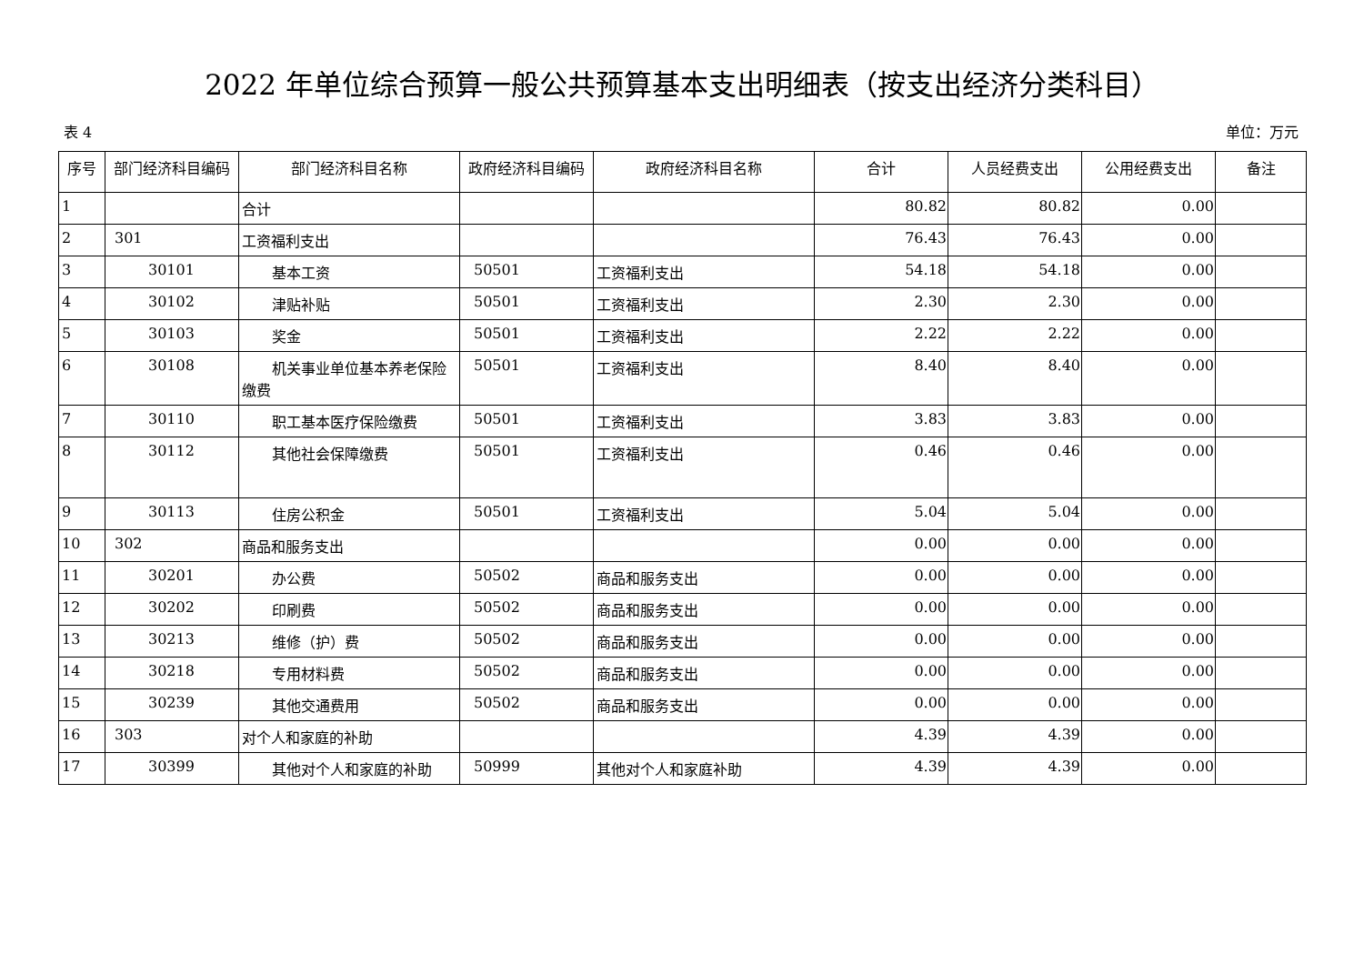2022 年单位综合预算一般公共预算基本支出明细表（按支出经济分类科目）
表 4 单位：万元
| 序号 | 部门经济科目编码 | 部门经济科目名称 | 政府经济科目编码 | 政府经济科目名称 | 合计 | 人员经费支出 | 公用经费支出 | 备注 |
| --- | --- | --- | --- | --- | --- | --- | --- | --- |
| 1 | | 合计 | | | 80.82 | 80.82 | 0.00 | |
| 2 | 301 | 工资福利支出 | | | 76.43 | 76.43 | 0.00 | |
| 3 | 30101 | 基本工资 | 50501 | 工资福利支出 | 54.18 | 54.18 | 0.00 | |
| 4 | 30102 | 津贴补贴 | 50501 | 工资福利支出 | 2.30 | 2.30 | 0.00 | |
| 5 | 30103 | 奖金 | 50501 | 工资福利支出 | 2.22 | 2.22 | 0.00 | |
| 6 | 30108 | 机关事业单位基本养老保 险缴费 | 50501 | 工资福利支出 | 8.40 | 8.40 | 0.00 | |
| 7 | 30110 | 职工基本医疗保险缴费 | 50501 | 工资福利支出 | 3.83 | 3.83 | 0.00 | |
| 8 | 30112 | 其他社会保障缴费 | 50501 | 工资福利支出 | 0.46 | 0.46 | 0.00 | |
| 9 | 30113 | 住房公积金 | 50501 | 工资福利支出 | 5.04 | 5.04 | 0.00 | |
| 10 | 302 | 商品和服务支出 | | | 0.00 | 0.00 | 0.00 | |
| 11 | 30201 | 办公费 | 50502 | 商品和服务支出 | 0.00 | 0.00 | 0.00 | |
| 12 | 30202 | 印刷费 | 50502 | 商品和服务支出 | 0.00 | 0.00 | 0.00 | |
| 13 | 30213 | 维修（护）费 | 50502 | 商品和服务支出 | 0.00 | 0.00 | 0.00 | |
| 14 | 30218 | 专用材料费 | 50502 | 商品和服务支出 | 0.00 | 0.00 | 0.00 | |
| 15 | 30239 | 其他交通费用 | 50502 | 商品和服务支出 | 0.00 | 0.00 | 0.00 | |
| 16 | 303 | 对个人和家庭的补助 | | | 4.39 | 4.39 | 0.00 | |
| 17 | 30399 | 其他对个人和家庭的补助 | 50999 | 其他对个人和家庭补助 | 4.39 | 4.39 | 0.00 | |